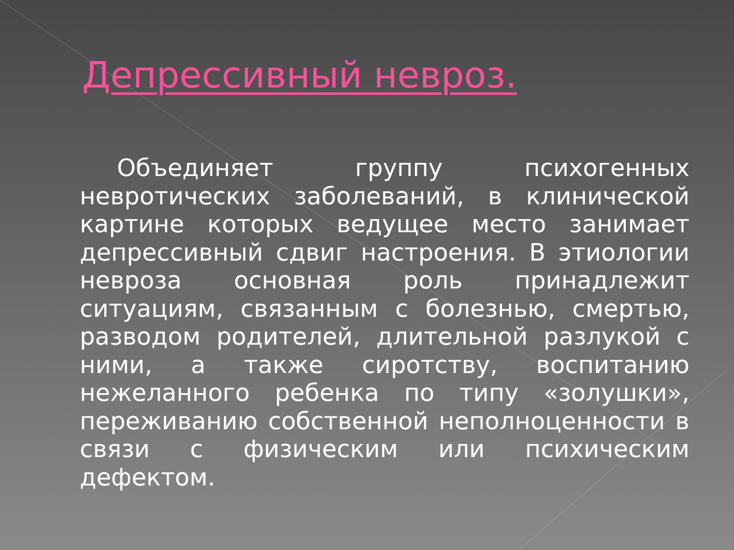Депрессивный невроз.
Объединяет группу психогенных невротических заболеваний, в клинической картине которых ведущее место занимает депрессивный сдвиг настроения. В этиологии невроза основная роль принадлежит ситуациям, связанным с болезнью, смертью, разводом родителей, длительной разлукой с ними, а также сиротству, воспитанию нежеланного ребенка по типу «золушки», переживанию собственной неполноценности в связи с физическим или психическим дефектом.